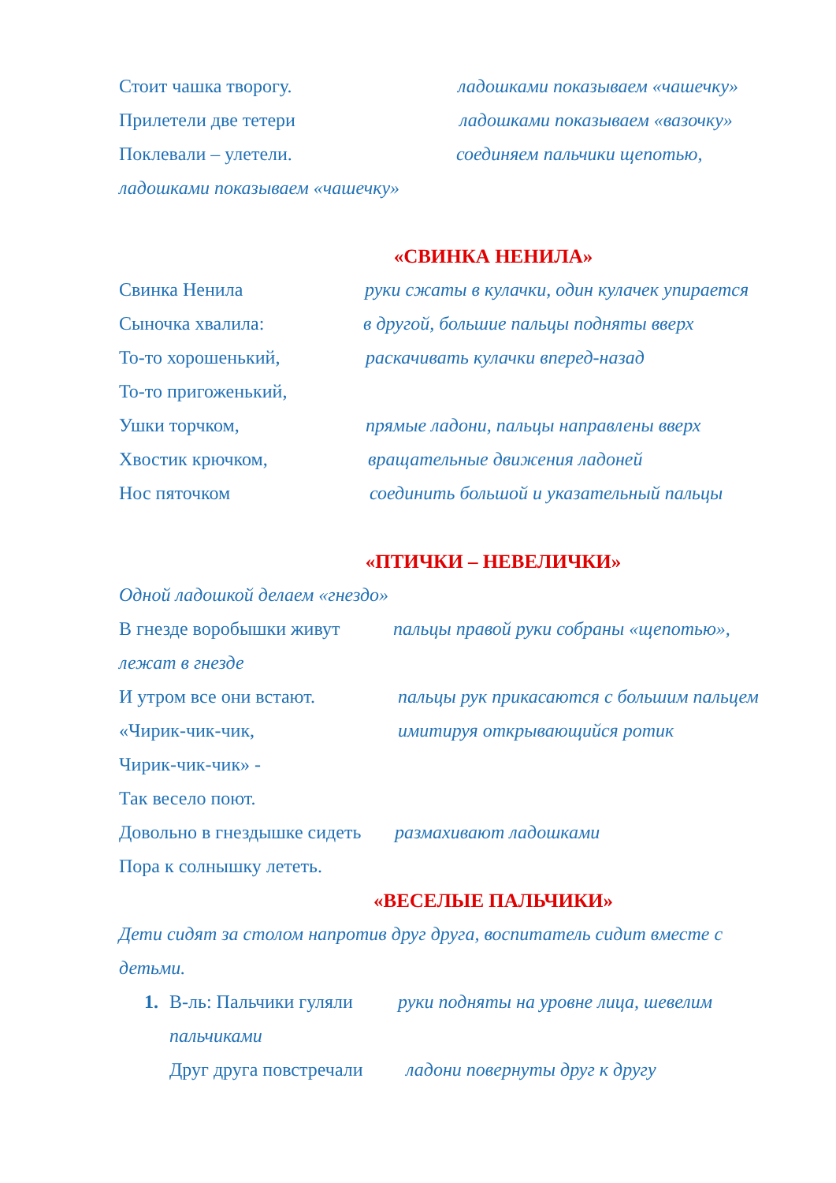Стоит чашка творогу. ладошками показываем «чашечку»
Прилетели две тетери ладошками показываем «вазочку»
Поклевали – улетели. соединяем пальчики щепотью,
ладошками показываем «чашечку»
«СВИНКА НЕНИЛА»
Свинка Ненила руки сжаты в кулачки, один кулачек упирается
Сыночка хвалила: в другой, большие пальцы подняты вверх
То-то хорошенький, раскачивать кулачки вперед-назад
То-то пригоженький,
Ушки торчком, прямые ладони, пальцы направлены вверх
Хвостик крючком, вращательные движения ладоней
Нос пяточком соединить большой и указательный пальцы
«ПТИЧКИ – НЕВЕЛИЧКИ»
Одной ладошкой делаем «гнездо»
В гнезде воробышки живут пальцы правой руки собраны «щепотью»,
лежат в гнезде
И утром все они встают. пальцы рук прикасаются с большим пальцем
«Чирик-чик-чик, имитируя открывающийся ротик
Чирик-чик-чик» -
Так весело поют.
Довольно в гнездышке сидеть размахивают ладошками
Пора к солнышку лететь.
«ВЕСЕЛЫЕ ПАЛЬЧИКИ»
Дети сидят за столом напротив друг друга, воспитатель сидит вместе с
детьми.
1. В-ль: Пальчики гуляли руки подняты на уровне лица, шевелим
пальчиками
Друг друга повстречали ладони повернуты друг к другу